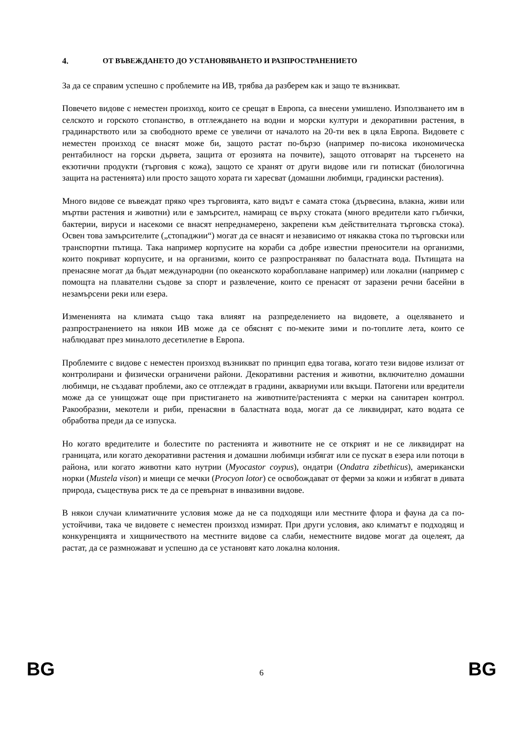4. ОТ ВЪВЕЖДАНЕТО ДО УСТАНОВЯВАНЕТО И РАЗПРОСТРАНЕНИЕТО
За да се справим успешно с проблемите на ИВ, трябва да разберем как и защо те възникват.
Повечето видове с неместен произход, които се срещат в Европа, са внесени умишлено. Използването им в селското и горското стопанство, в отглеждането на водни и морски култури и декоративни растения, в градинарството или за свободното време се увеличи от началото на 20-ти век в цяла Европа. Видовете с неместен произход се внасят може би, защото растат по-бързо (например по-висока икономическа рентабилност на горски дървета, защита от ерозията на почвите), защото отговарят на търсенето на екзотични продукти (търговия с кожа), защото се хранят от други видове или ги потискат (биологична защита на растенията) или просто защото хората ги харесват (домашни любимци, градински растения).
Много видове се въвеждат пряко чрез търговията, като видът е самата стока (дървесина, влакна, живи или мъртви растения и животни) или е замърсител, намиращ се върху стоката (много вредители като гъбички, бактерии, вируси и насекоми се внасят непреднамерено, закрепени към действителната търговска стока). Освен това замърсителите („стопаджии“) могат да се внасят и независимо от някаква стока по търговски или транспортни пътища. Така например корпусите на кораби са добре известни преносители на организми, които покриват корпусите, и на организми, които се разпространяват по баластната вода. Пътищата на пренасяне могат да бъдат международни (по океанското корабоплаване например) или локални (например с помощта на плавателни съдове за спорт и развлечение, които се пренасят от заразени речни басейни в незамърсени реки или езера.
Измененията на климата също така влияят на разпределението на видовете, а оцеляването и разпространението на някои ИВ може да се обяснят с по-меките зими и по-топлите лета, които се наблюдават през миналото десетилетие в Европа.
Проблемите с видове с неместен произход възникват по принцип едва тогава, когато тези видове излизат от контролирани и физически ограничени райони. Декоративни растения и животни, включително домашни любимци, не създават проблеми, ако се отглеждат в градини, аквариуми или вкъщи. Патогени или вредители може да се унищожат още при пристигането на животните/растенията с мерки на санитарен контрол. Ракообразни, мекотели и риби, пренасяни в баластната вода, могат да се ликвидират, като водата се обработва преди да се изпуска.
Но когато вредителите и болестите по растенията и животните не се открият и не се ликвидират на границата, или когато декоративни растения и домашни любимци избягат или се пускат в езера или потоци в района, или когато животни като нутрии (Myocastor coypus), ондатри (Ondatra zibethicus), американски норки (Mustela vison) и миещи се мечки (Procyon lotor) се освобождават от ферми за кожи и избягат в дивата природа, съществува риск те да се превърнат в инвазивни видове.
В някои случаи климатичните условия може да не са подходящи или местните флора и фауна да са по-устойчиви, така че видовете с неместен произход измират. При други условия, ако климатът е подходящ и конкуренцията и хищничеството на местните видове са слаби, неместните видове могат да оцелеят, да растат, да се размножават и успешно да се установят като локална колония.
BG 6 BG